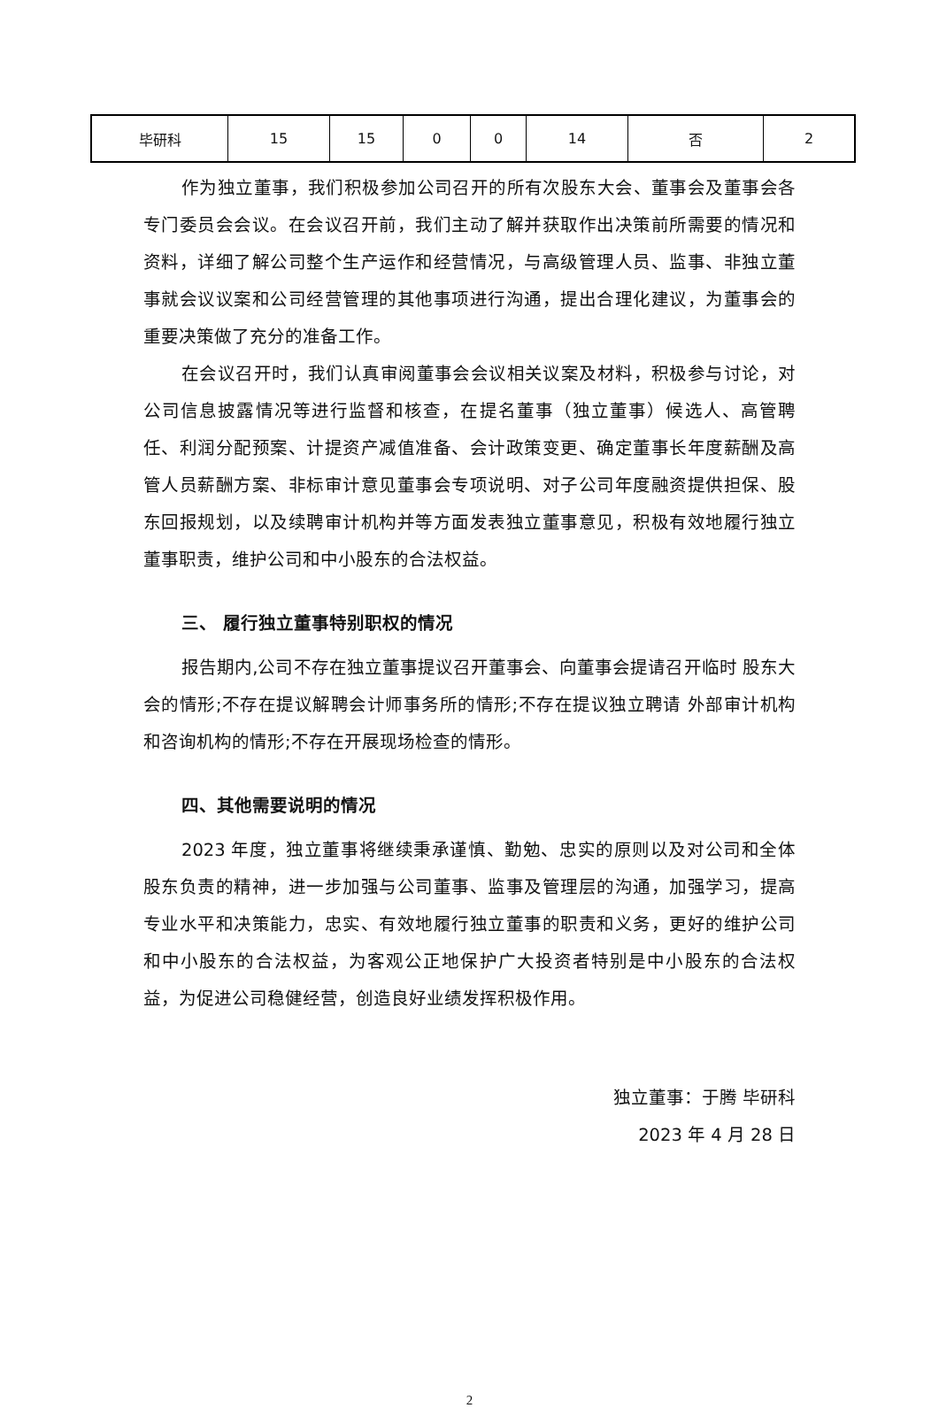| 毕研科 | 15 | 15 | 0 | 0 | 14 | 否 | 2 |
作为独立董事，我们积极参加公司召开的所有次股东大会、董事会及董事会各专门委员会会议。在会议召开前，我们主动了解并获取作出决策前所需要的情况和资料，详细了解公司整个生产运作和经营情况，与高级管理人员、监事、非独立董事就会议议案和公司经营管理的其他事项进行沟通，提出合理化建议，为董事会的重要决策做了充分的准备工作。
在会议召开时，我们认真审阅董事会会议相关议案及材料，积极参与讨论，对公司信息披露情况等进行监督和核查，在提名董事（独立董事）候选人、高管聘任、利润分配预案、计提资产减值准备、会计政策变更、确定董事长年度薪酬及高管人员薪酬方案、非标审计意见董事会专项说明、对子公司年度融资提供担保、股东回报规划，以及续聘审计机构并等方面发表独立董事意见，积极有效地履行独立董事职责，维护公司和中小股东的合法权益。
三、 履行独立董事特别职权的情况
报告期内,公司不存在独立董事提议召开董事会、向董事会提请召开临时 股东大会的情形;不存在提议解聘会计师事务所的情形;不存在提议独立聘请 外部审计机构和咨询机构的情形;不存在开展现场检查的情形。
四、其他需要说明的情况
2023 年度，独立董事将继续秉承谨慎、勤勉、忠实的原则以及对公司和全体股东负责的精神，进一步加强与公司董事、监事及管理层的沟通，加强学习，提高专业水平和决策能力，忠实、有效地履行独立董事的职责和义务，更好的维护公司和中小股东的合法权益，为客观公正地保护广大投资者特别是中小股东的合法权益，为促进公司稳健经营，创造良好业绩发挥积极作用。
独立董事：于腾 毕研科
2023 年 4 月 28 日
2